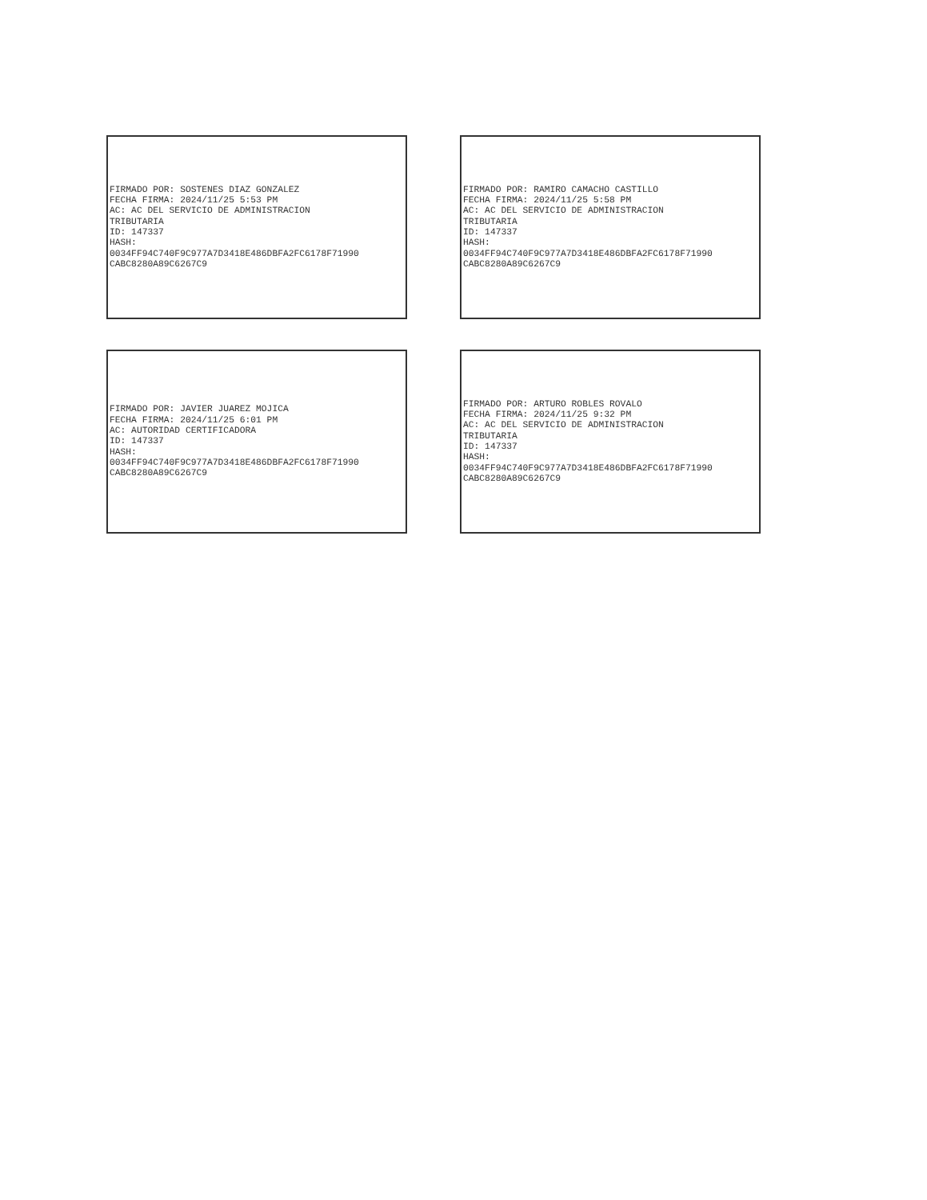FIRMADO POR: SOSTENES DIAZ GONZALEZ FECHA FIRMA: 2024/11/25 5:53 PM AC: AC DEL SERVICIO DE ADMINISTRACION TRIBUTARIA ID: 147337 HASH: 0034FF94C740F9C977A7D3418E486DBFA2FC6178F71990 CABC8280A89C6267C9
FIRMADO POR: RAMIRO CAMACHO CASTILLO FECHA FIRMA: 2024/11/25 5:58 PM AC: AC DEL SERVICIO DE ADMINISTRACION TRIBUTARIA ID: 147337 HASH: 0034FF94C740F9C977A7D3418E486DBFA2FC6178F71990 CABC8280A89C6267C9
FIRMADO POR: JAVIER JUAREZ MOJICA FECHA FIRMA: 2024/11/25 6:01 PM AC: AUTORIDAD CERTIFICADORA ID: 147337 HASH: 0034FF94C740F9C977A7D3418E486DBFA2FC6178F71990 CABC8280A89C6267C9
FIRMADO POR: ARTURO ROBLES ROVALO FECHA FIRMA: 2024/11/25 9:32 PM AC: AC DEL SERVICIO DE ADMINISTRACION TRIBUTARIA ID: 147337 HASH: 0034FF94C740F9C977A7D3418E486DBFA2FC6178F71990 CABC8280A89C6267C9